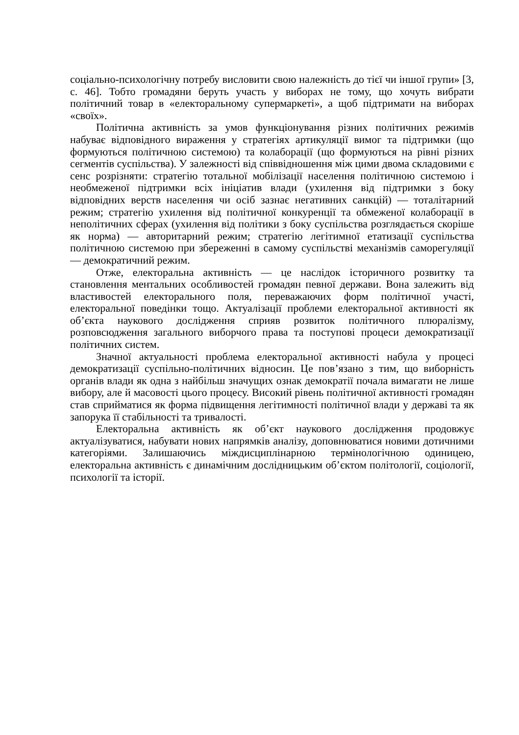соціально-психологічну потребу висловити свою належність до тієї чи іншої групи» [3, с. 46]. Тобто громадяни беруть участь у виборах не тому, що хочуть вибрати політичний товар в «електоральному супермаркеті», а щоб підтримати на виборах «своїх».
Політична активність за умов функціонування різних політичних режимів набуває відповідного вираження у стратегіях артикуляції вимог та підтримки (що формуються політичною системою) та колаборації (що формуються на рівні різних сегментів суспільства). У залежності від співвідношення між цими двома складовими є сенс розрізняти: стратегію тотальної мобілізації населення політичною системою і необмеженої підтримки всіх ініціатив влади (ухилення від підтримки з боку відповідних верств населення чи осіб зазнає негативних санкцій) — тоталітарний режим; стратегію ухилення від політичної конкуренції та обмеженої колаборації в неполітичних сферах (ухилення від політики з боку суспільства розглядається скоріше як норма) — авторитарний режим; стратегію легітимної етатизації суспільства політичною системою при збереженні в самому суспільстві механізмів саморегуляції — демократичний режим.
Отже, електоральна активність — це наслідок історичного розвитку та становлення ментальних особливостей громадян певної держави. Вона залежить від властивостей електорального поля, переважаючих форм політичної участі, електоральної поведінки тощо. Актуалізації проблеми електоральної активності як об’єкта наукового дослідження сприяв розвиток політичного плюралізму, розповсюдження загального виборчого права та поступові процеси демократизації політичних систем.
Значної актуальності проблема електоральної активності набула у процесі демократизації суспільно-політичних відносин. Це пов’язано з тим, що виборність органів влади як одна з найбільш значущих ознак демократії почала вимагати не лише вибору, але й масовості цього процесу. Високий рівень політичної активності громадян став сприйматися як форма підвищення легітимності політичної влади у державі та як запорука її стабільності та тривалості.
Електоральна активність як об’єкт наукового дослідження продовжує актуалізуватися, набувати нових напрямків аналізу, доповнюватися новими дотичними категоріями. Залишаючись міждисциплінарною термінологічною одиницею, електоральна активність є динамічним дослідницьким об’єктом політології, соціології, психології та історії.